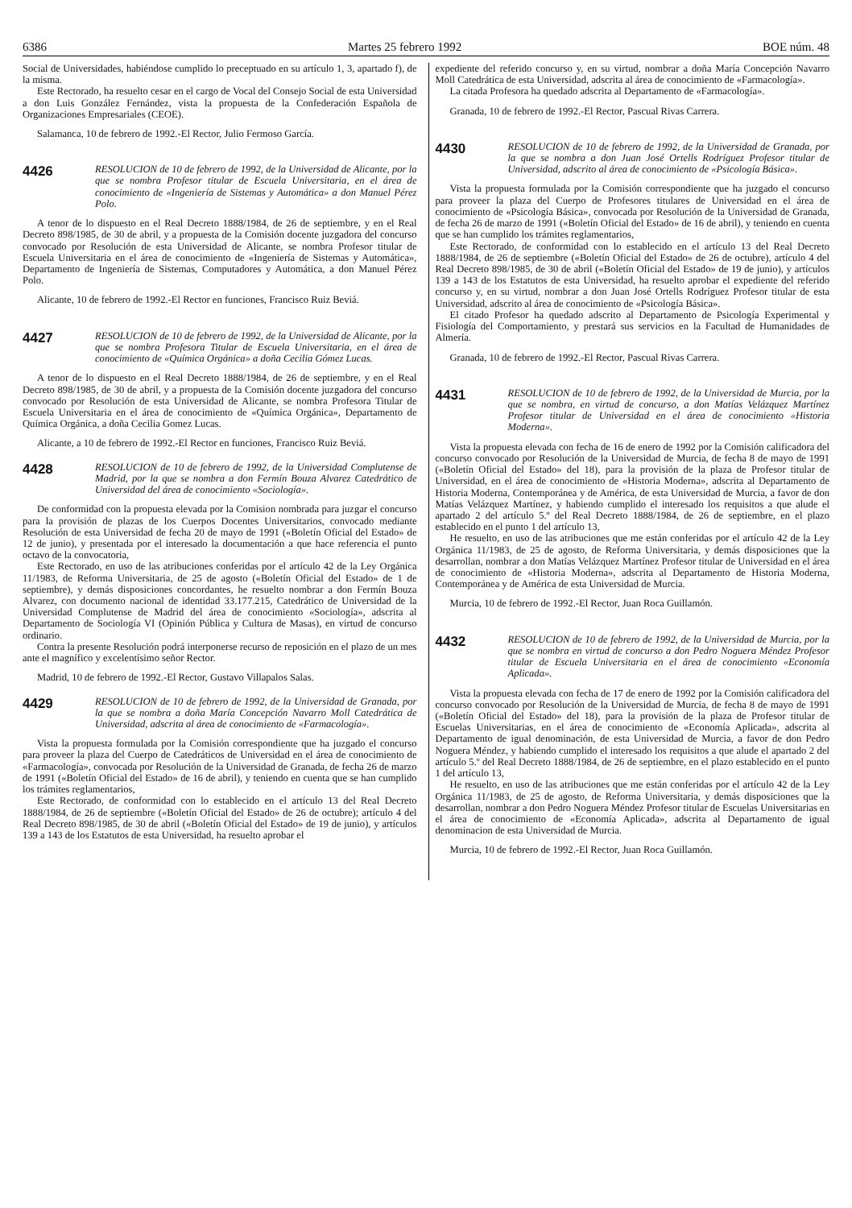6386 Martes 25 febrero 1992 BOE núm. 48
Social de Universidades, habiéndose cumplido lo preceptuado en su artículo 1, 3, apartado f), de la misma.
Este Rectorado, ha resuelto cesar en el cargo de Vocal del Consejo Social de esta Universidad a don Luis González Fernández, vista la propuesta de la Confederación Española de Organizaciones Empresariales (CEOE).
Salamanca, 10 de febrero de 1992.-El Rector, Julio Fermoso García.
4426
RESOLUCION de 10 de febrero de 1992, de la Universidad de Alicante, por la que se nombra Profesor titular de Escuela Universitaria, en el área de conocimiento de «Ingeniería de Sistemas y Automática» a don Manuel Pérez Polo.
A tenor de lo dispuesto en el Real Decreto 1888/1984, de 26 de septiembre, y en el Real Decreto 898/1985, de 30 de abril, y a propuesta de la Comisión docente juzgadora del concurso convocado por Resolución de esta Universidad de Alicante, se nombra Profesor titular de Escuela Universitaria en el área de conocimiento de «Ingeniería de Sistemas y Automática», Departamento de Ingeniería de Sistemas, Computadores y Automática, a don Manuel Pérez Polo.
Alicante, 10 de febrero de 1992.-El Rector en funciones, Francisco Ruiz Beviá.
4427
RESOLUCION de 10 de febrero de 1992, de la Universidad de Alicante, por la que se nombra Profesora Titular de Escuela Universitaria, en el área de conocimiento de «Química Orgánica» a doña Cecilia Gómez Lucas.
A tenor de lo dispuesto en el Real Decreto 1888/1984, de 26 de septiembre, y en el Real Decreto 898/1985, de 30 de abril, y a propuesta de la Comisión docente juzgadora del concurso convocado por Resolución de esta Universidad de Alicante, se nombra Profesora Titular de Escuela Universitaria en el área de conocimiento de «Química Orgánica», Departamento de Química Orgánica, a doña Cecilia Gomez Lucas.
Alicante, a 10 de febrero de 1992.-El Rector en funciones, Francisco Ruiz Beviá.
4428
RESOLUCION de 10 de febrero de 1992, de la Universidad Complutense de Madrid, por la que se nombra a don Fermín Bouza Alvarez Catedrático de Universidad del área de conocimiento «Sociología».
De conformidad con la propuesta elevada por la Comision nombrada para juzgar el concurso para la provisión de plazas de los Cuerpos Docentes Universitarios, convocado mediante Resolución de esta Universidad de fecha 20 de mayo de 1991 («Boletín Oficial del Estado» de 12 de junio), y presentada por el interesado la documentación a que hace referencia el punto octavo de la convocatoria,
Este Rectorado, en uso de las atribuciones conferidas por el artículo 42 de la Ley Orgánica 11/1983, de Reforma Universitaria, de 25 de agosto («Boletín Oficial del Estado» de 1 de septiembre), y demás disposiciones concordantes, he resuelto nombrar a don Fermín Bouza Alvarez, con documento nacional de identidad 33.177.215, Catedrático de Universidad de la Universidad Complutense de Madrid del área de conocimiento «Sociología», adscrita al Departamento de Sociología VI (Opinión Pública y Cultura de Masas), en virtud de concurso ordinario.
Contra la presente Resolución podrá interponerse recurso de reposición en el plazo de un mes ante el magnífico y excelentísimo señor Rector.
Madrid, 10 de febrero de 1992.-El Rector, Gustavo Villapalos Salas.
4429
RESOLUCION de 10 de febrero de 1992, de la Universidad de Granada, por la que se nombra a doña María Concepción Navarro Moll Catedrática de Universidad, adscrita al área de conocimiento de «Farmacología».
Vista la propuesta formulada por la Comisión correspondiente que ha juzgado el concurso para proveer la plaza del Cuerpo de Catedráticos de Universidad en el área de conocimiento de «Farmacología», convocada por Resolución de la Universidad de Granada, de fecha 26 de marzo de 1991 («Boletín Oficial del Estado» de 16 de abril), y teniendo en cuenta que se han cumplido los trámites reglamentarios,
Este Rectorado, de conformidad con lo establecido en el artículo 13 del Real Decreto 1888/1984, de 26 de septiembre («Boletín Oficial del Estado» de 26 de octubre); artículo 4 del Real Decreto 898/1985, de 30 de abril («Boletín Oficial del Estado» de 19 de junio), y artículos 139 a 143 de los Estatutos de esta Universidad, ha resuelto aprobar el
expediente del referido concurso y, en su virtud, nombrar a doña María Concepción Navarro Moll Catedrática de esta Universidad, adscrita al área de conocimiento de «Farmacología».
La citada Profesora ha quedado adscrita al Departamento de «Farmacología».
Granada, 10 de febrero de 1992.-El Rector, Pascual Rivas Carrera.
4430
RESOLUCION de 10 de febrero de 1992, de la Universidad de Granada, por la que se nombra a don Juan José Ortells Rodríguez Profesor titular de Universidad, adscrito al área de conocimiento de «Psicología Básica».
Vista la propuesta formulada por la Comisión correspondiente que ha juzgado el concurso para proveer la plaza del Cuerpo de Profesores titulares de Universidad en el área de conocimiento de «Psicología Básica», convocada por Resolución de la Universidad de Granada, de fecha 26 de marzo de 1991 («Boletín Oficial del Estado» de 16 de abril), y teniendo en cuenta que se han cumplido los trámites reglamentarios,
Este Rectorado, de conformidad con lo establecido en el artículo 13 del Real Decreto 1888/1984, de 26 de septiembre («Boletín Oficial del Estado» de 26 de octubre), artículo 4 del Real Decreto 898/1985, de 30 de abril («Boletín Oficial del Estado» de 19 de junio), y artículos 139 a 143 de los Estatutos de esta Universidad, ha resuelto aprobar el expediente del referido concurso y, en su virtud, nombrar a don Juan José Ortells Rodríguez Profesor titular de esta Universidad, adscrito al área de conocimiento de «Psicología Básica».
El citado Profesor ha quedado adscrito al Departamento de Psicología Experimental y Fisiología del Comportamiento, y prestará sus servicios en la Facultad de Humanidades de Almería.
Granada, 10 de febrero de 1992.-El Rector, Pascual Rivas Carrera.
4431
RESOLUCION de 10 de febrero de 1992, de la Universidad de Murcia, por la que se nombra, en virtud de concurso, a don Matías Velázquez Martínez Profesor titular de Universidad en el área de conocimiento «Historia Moderna».
Vista la propuesta elevada con fecha de 16 de enero de 1992 por la Comisión calificadora del concurso convocado por Resolución de la Universidad de Murcia, de fecha 8 de mayo de 1991 («Boletín Oficial del Estado» del 18), para la provisión de la plaza de Profesor titular de Universidad, en el área de conocimiento de «Historia Moderna», adscrita al Departamento de Historia Moderna, Contemporánea y de América, de esta Universidad de Murcia, a favor de don Matías Velázquez Martínez, y habiendo cumplido el interesado los requisitos a que alude el apartado 2 del artículo 5.º del Real Decreto 1888/1984, de 26 de septiembre, en el plazo establecido en el punto 1 del artículo 13,
He resuelto, en uso de las atribuciones que me están conferidas por el artículo 42 de la Ley Orgánica 11/1983, de 25 de agosto, de Reforma Universitaria, y demás disposiciones que la desarrollan, nombrar a don Matías Velázquez Martínez Profesor titular de Universidad en el área de conocimiento de «Historia Moderna», adscrita al Departamento de Historia Moderna, Contemporánea y de América de esta Universidad de Murcia.
Murcia, 10 de febrero de 1992.-El Rector, Juan Roca Guillamón.
4432
RESOLUCION de 10 de febrero de 1992, de la Universidad de Murcia, por la que se nombra en virtud de concurso a don Pedro Noguera Méndez Profesor titular de Escuela Universitaria en el área de conocimiento «Economía Aplicada».
Vista la propuesta elevada con fecha de 17 de enero de 1992 por la Comisión calificadora del concurso convocado por Resolución de la Universidad de Murcia, de fecha 8 de mayo de 1991 («Boletín Oficial del Estado» del 18), para la provisión de la plaza de Profesor titular de Escuelas Universitarias, en el área de conocimiento de «Economía Aplicada», adscrita al Departamento de igual denominación, de esta Universidad de Murcia, a favor de don Pedro Noguera Méndez, y habiendo cumplido el interesado los requisitos a que alude el apartado 2 del artículo 5.º del Real Decreto 1888/1984, de 26 de septiembre, en el plazo establecido en el punto 1 del artículo 13,
He resuelto, en uso de las atribuciones que me están conferidas por el artículo 42 de la Ley Orgánica 11/1983, de 25 de agosto, de Reforma Universitaria, y demás disposiciones que la desarrollan, nombrar a don Pedro Noguera Méndez Profesor titular de Escuelas Universitarias en el área de conocimiento de «Economía Aplicada», adscrita al Departamento de igual denominacion de esta Universidad de Murcia.
Murcia, 10 de febrero de 1992.-El Rector, Juan Roca Guillamón.